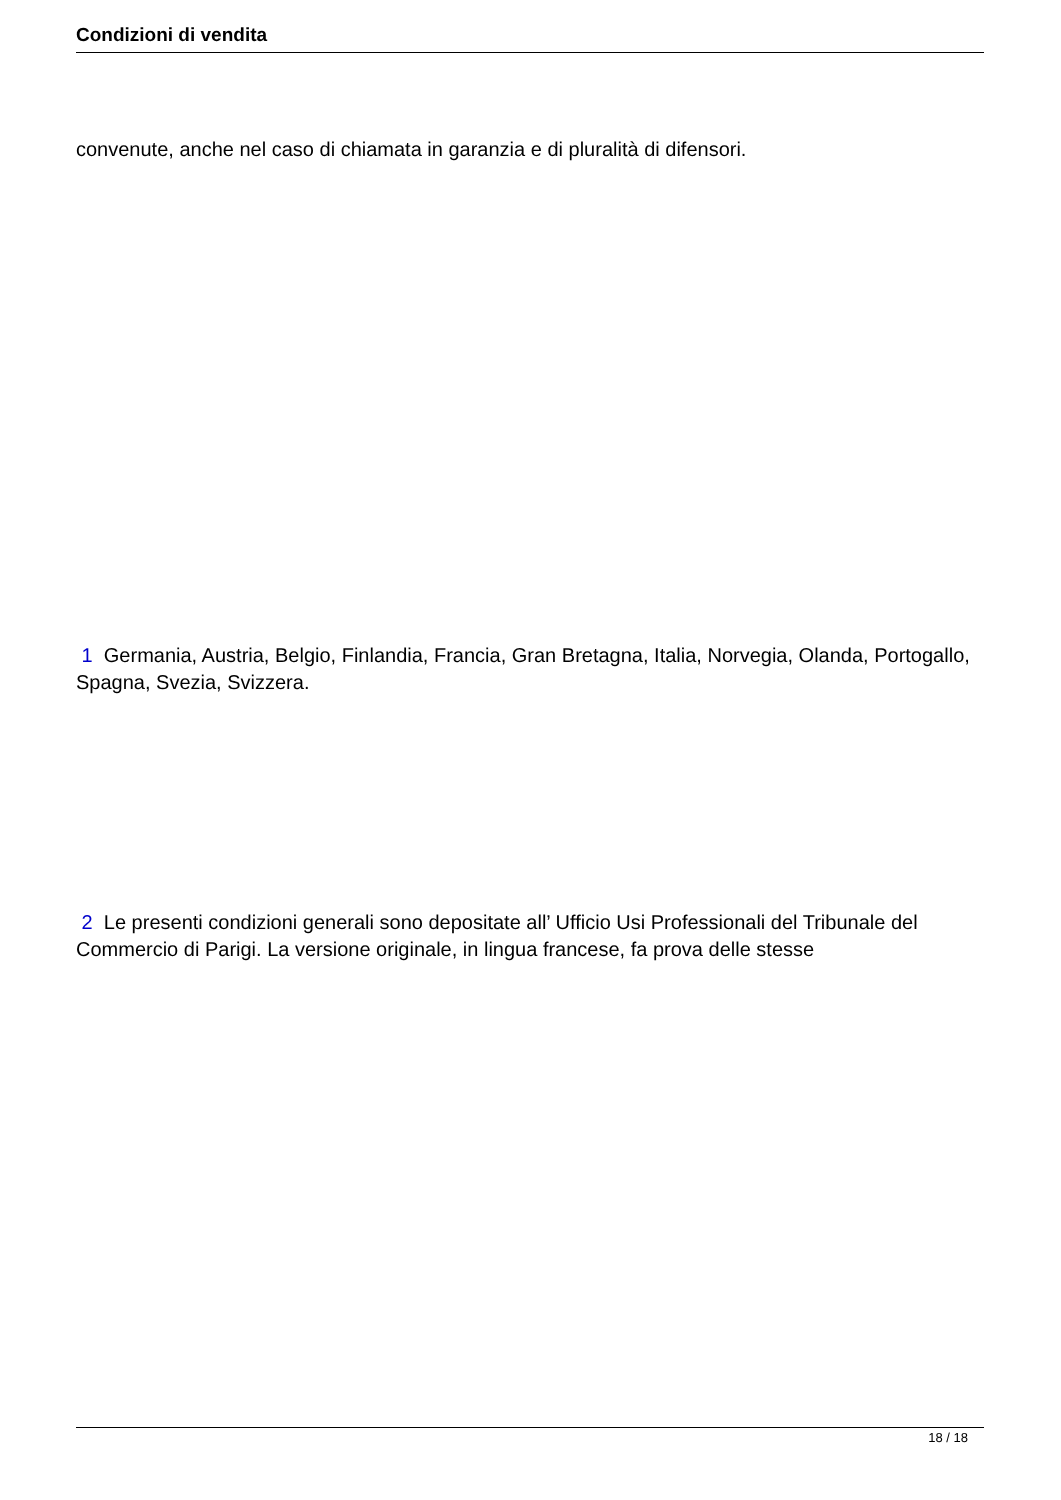Condizioni di vendita
convenute, anche nel caso di chiamata in garanzia e di pluralità di difensori.
1 Germania, Austria, Belgio, Finlandia, Francia, Gran Bretagna, Italia, Norvegia, Olanda, Portogallo, Spagna, Svezia, Svizzera.
2 Le presenti condizioni generali sono depositate all’ Ufficio Usi Professionali del Tribunale del Commercio di Parigi. La versione originale, in lingua francese, fa prova delle stesse
18 / 18